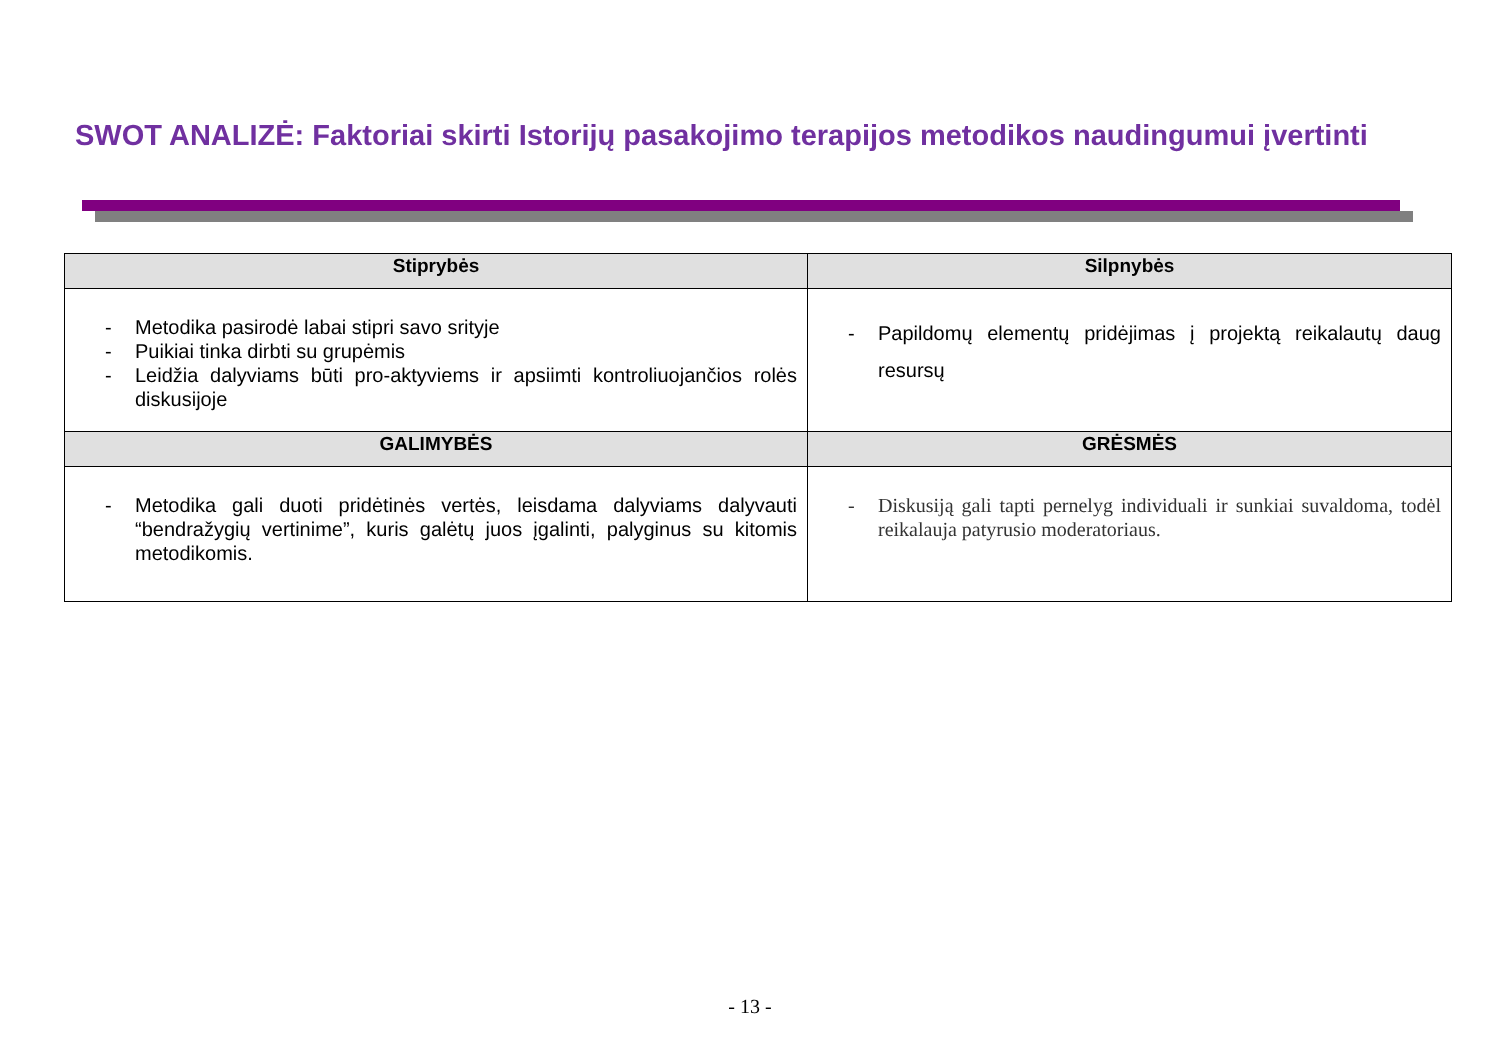SWOT ANALIZĖ: Faktoriai skirti Istorijų pasakojimo terapijos metodikos naudingumui įvertinti
| Stiprybės | Silpnybės |
| --- | --- |
| - Metodika pasirodė labai stipri savo srityje - Puikiai tinka dirbti su grupėmis - Leidžia dalyviams būti pro-aktyviems ir apsiimti kontroliuojančios rolės diskusijoje | - Papildomų elementų pridėjimas į projektą reikalautų daug resursų |
| GALIMYBĖS | GRĖSMĖS |
| - Metodika gali duoti pridėtinės vertės, leisdama dalyviams dalyvauti “bendražygių vertinime”, kuris galėtų juos įgalinti, palyginus su kitomis metodikomis. | - Diskusiją gali tapti pernelyg individuali ir sunkiai suvaldoma, todėl reikalauja patyrusio moderatoriaus. |
- 13 -